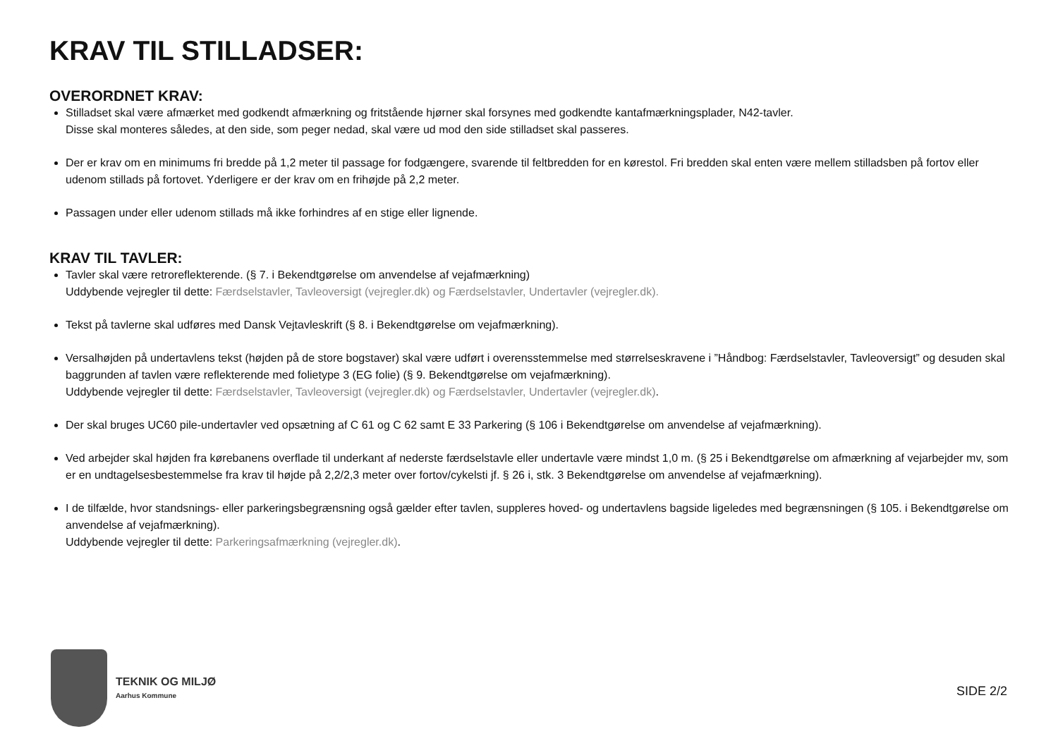KRAV TIL STILLADSER:
OVERORDNET KRAV:
Stilladset skal være afmærket med godkendt afmærkning og fritstående hjørner skal forsynes med godkendte kantafmærkningsplader, N42-tavler.
Disse skal monteres således, at den side, som peger nedad, skal være ud mod den side stilladset skal passeres.
Der er krav om en minimums fri bredde på 1,2 meter til passage for fodgængere, svarende til feltbredden for en kørestol. Fri bredden skal enten være mellem stilladsben på fortov eller udenom stillads på fortovet. Yderligere er der krav om en frihøjde på 2,2 meter.
Passagen under eller udenom stillads må ikke forhindres af en stige eller lignende.
KRAV TIL TAVLER:
Tavler skal være retroreflekterende. (§ 7. i Bekendtgørelse om anvendelse af vejafmærkning)
Uddybende vejregler til dette: Færdselstavler, Tavleoversigt (vejregler.dk) og Færdselstavler, Undertavler (vejregler.dk).
Tekst på tavlerne skal udføres med Dansk Vejtavleskrift (§ 8. i Bekendtgørelse om vejafmærkning).
Versalhøjden på undertavlens tekst (højden på de store bogstaver) skal være udført i overensstemmelse med størrelseskravene i ”Håndbog: Færdselstavler, Tavleoversigt” og desuden skal baggrunden af tavlen være reflekterende med folietype 3 (EG folie) (§ 9. Bekendtgørelse om vejafmærkning).
Uddybende vejregler til dette: Færdselstavler, Tavleoversigt (vejregler.dk) og Færdselstavler, Undertavler (vejregler.dk).
Der skal bruges UC60 pile-undertavler ved opsætning af C 61 og C 62 samt E 33 Parkering (§ 106 i Bekendtgørelse om anvendelse af vejafmærkning).
Ved arbejder skal højden fra kørebanens overflade til underkant af nederste færdselstavle eller undertavle være mindst 1,0 m. (§ 25 i Bekendtgørelse om afmærkning af vejarbejder mv, som er en undtagelsesbestemmelse fra krav til højde på 2,2/2,3 meter over fortov/cykelsti jf. § 26 i, stk. 3 Bekendtgørelse om anvendelse af vejafmærkning).
I de tilfælde, hvor standsnings- eller parkeringsbegrænsning også gælder efter tavlen, suppleres hoved- og undertavlens bagside ligeledes med begrænsningen (§ 105. i Bekendtgørelse om anvendelse af vejafmærkning).
Uddybende vejregler til dette: Parkeringsafmærkning (vejregler.dk).
TEKNIK OG MILJØ
Aarhus Kommune
SIDE 2/2